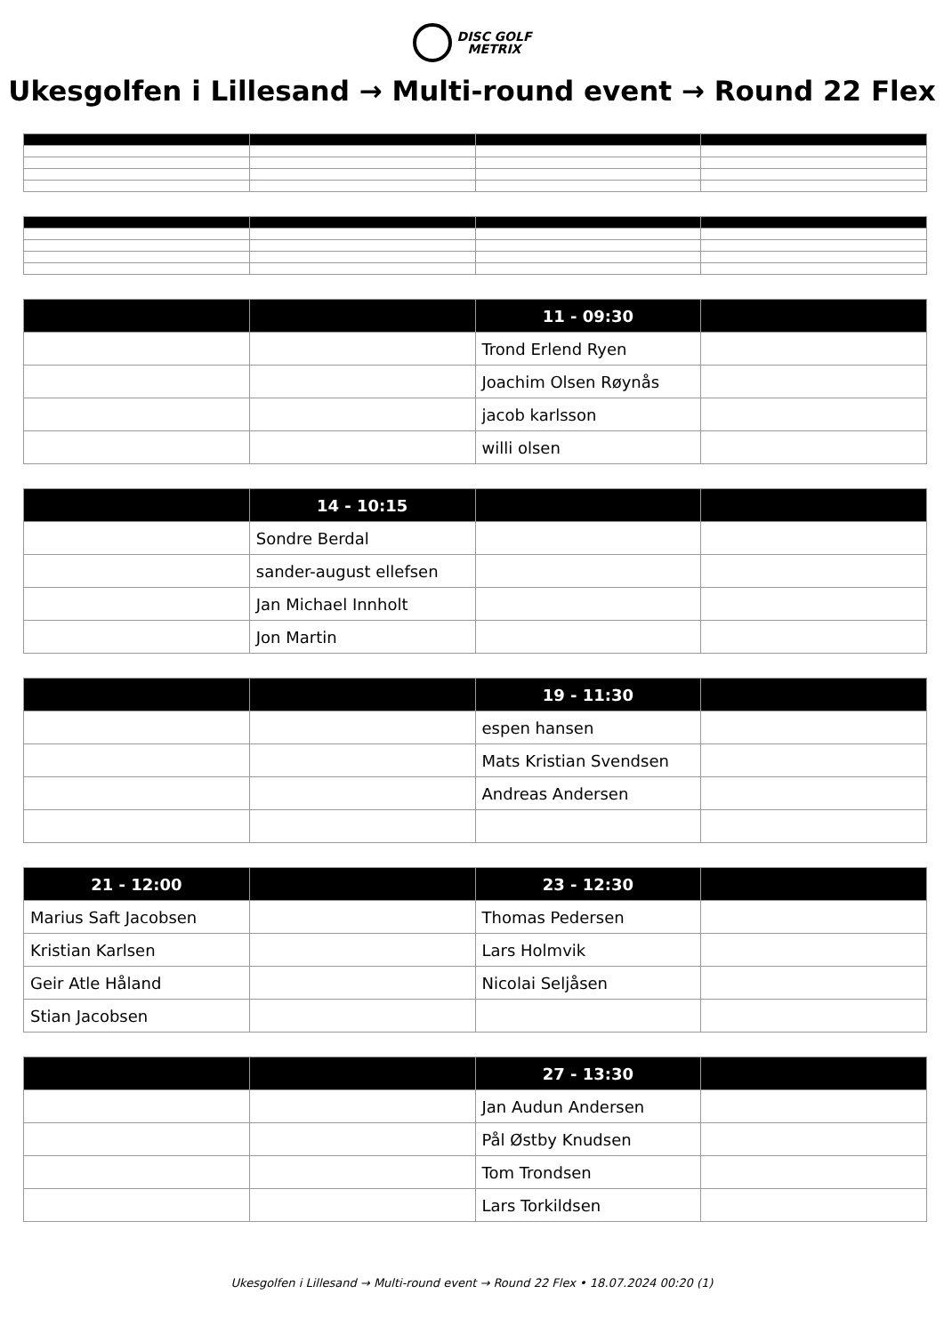DISC GOLF
METRIX
Ukesgolfen i Lillesand → Multi-round event → Round 22 Flex
| | | 11 - 09:30 | |
| --- | --- | --- | --- |
| | | Trond Erlend Ryen | |
| | | Joachim Olsen Røynås | |
| | | jacob karlsson | |
| | | willi olsen | |
| | 14 - 10:15 | | |
| --- | --- | --- | --- |
| | Sondre Berdal | | |
| | sander-august ellefsen | | |
| | Jan Michael Innholt | | |
| | Jon Martin | | |
| | | 19 - 11:30 | |
| --- | --- | --- | --- |
| | | espen hansen | |
| | | Mats Kristian Svendsen | |
| | | Andreas Andersen | |
| 21 - 12:00 | | 23 - 12:30 | |
| --- | --- | --- | --- |
| Marius Saft Jacobsen | | Thomas Pedersen | |
| Kristian Karlsen | | Lars Holmvik | |
| Geir Atle Håland | | Nicolai Seljåsen | |
| Stian Jacobsen | | | |
| | | 27 - 13:30 | |
| --- | --- | --- | --- |
| | | Jan Audun Andersen | |
| | | Pål Østby Knudsen | |
| | | Tom Trondsen | |
| | | Lars Torkildsen | |
Ukesgolfen i Lillesand → Multi-round event → Round 22 Flex • 18.07.2024 00:20 (1)